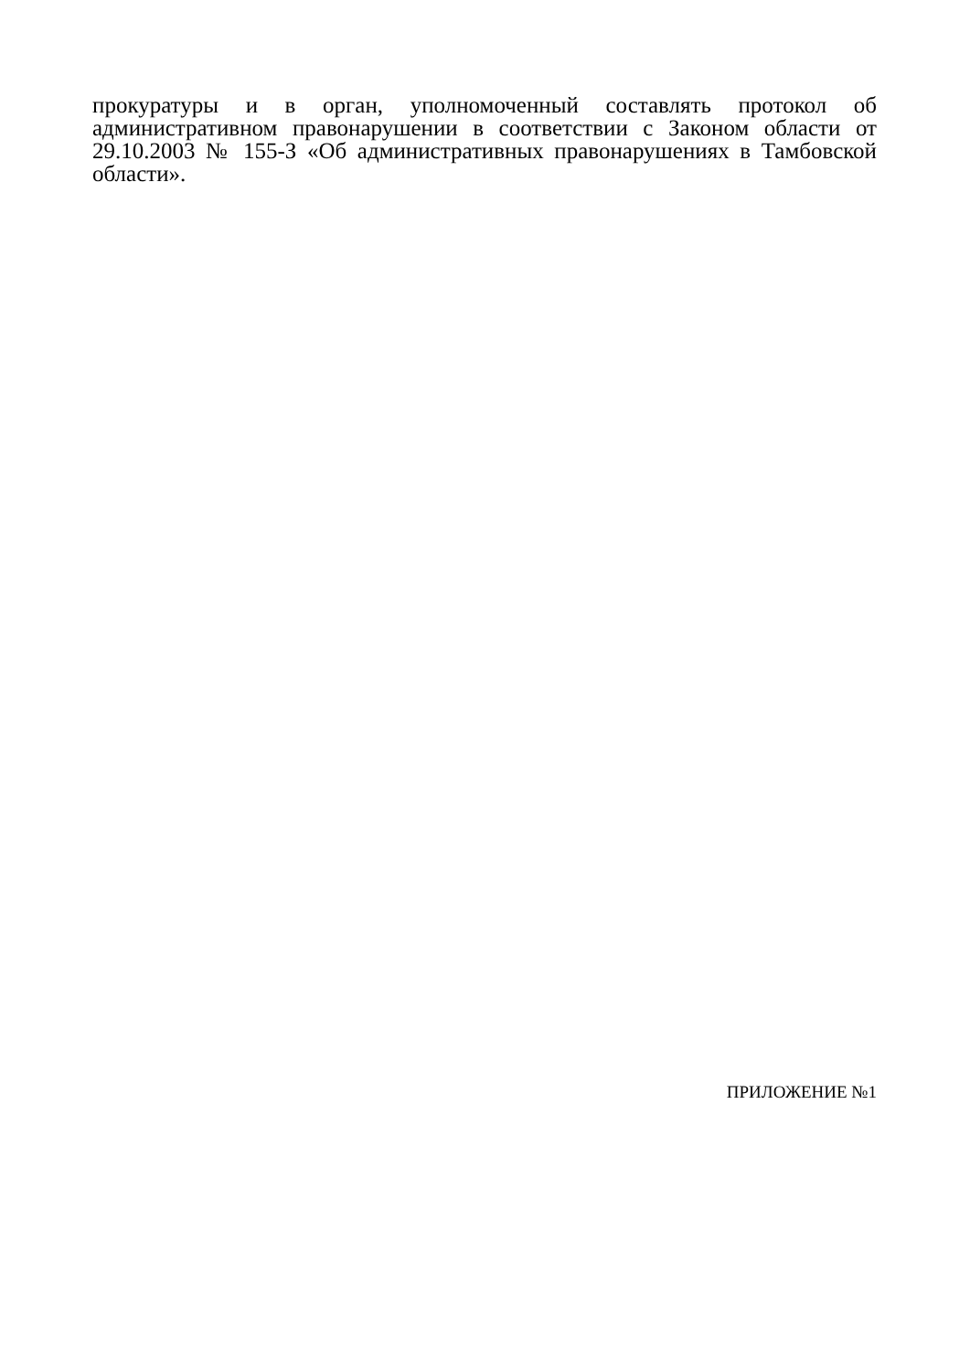прокуратуры и в орган, уполномоченный составлять протокол об административном правонарушении в соответствии с Законом области от 29.10.2003 № 155-З «Об административных правонарушениях в Тамбовской области».
ПРИЛОЖЕНИЕ №1